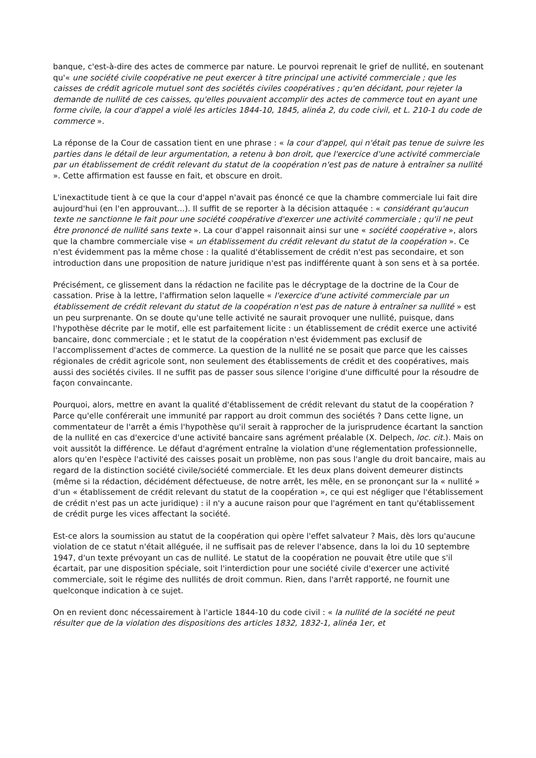banque, c'est-à-dire des actes de commerce par nature. Le pourvoi reprenait le grief de nullité, en soutenant qu'« une société civile coopérative ne peut exercer à titre principal une activité commerciale ; que les caisses de crédit agricole mutuel sont des sociétés civiles coopératives ; qu'en décidant, pour rejeter la demande de nullité de ces caisses, qu'elles pouvaient accomplir des actes de commerce tout en ayant une forme civile, la cour d'appel a violé les articles 1844-10, 1845, alinéa 2, du code civil, et L. 210-1 du code de commerce ».
La réponse de la Cour de cassation tient en une phrase : « la cour d'appel, qui n'était pas tenue de suivre les parties dans le détail de leur argumentation, a retenu à bon droit, que l'exercice d'une activité commerciale par un établissement de crédit relevant du statut de la coopération n'est pas de nature à entraîner sa nullité ». Cette affirmation est fausse en fait, et obscure en droit.
L'inexactitude tient à ce que la cour d'appel n'avait pas énoncé ce que la chambre commerciale lui fait dire aujourd'hui (en l'en approuvant...). Il suffit de se reporter à la décision attaquée : « considérant qu'aucun texte ne sanctionne le fait pour une société coopérative d'exercer une activité commerciale ; qu'il ne peut être prononcé de nullité sans texte ». La cour d'appel raisonnait ainsi sur une « société coopérative », alors que la chambre commerciale vise « un établissement du crédit relevant du statut de la coopération ». Ce n'est évidemment pas la même chose : la qualité d'établissement de crédit n'est pas secondaire, et son introduction dans une proposition de nature juridique n'est pas indifférente quant à son sens et à sa portée.
Précisément, ce glissement dans la rédaction ne facilite pas le décryptage de la doctrine de la Cour de cassation. Prise à la lettre, l'affirmation selon laquelle « l'exercice d'une activité commerciale par un établissement de crédit relevant du statut de la coopération n'est pas de nature à entraîner sa nullité » est un peu surprenante. On se doute qu'une telle activité ne saurait provoquer une nullité, puisque, dans l'hypothèse décrite par le motif, elle est parfaitement licite : un établissement de crédit exerce une activité bancaire, donc commerciale ; et le statut de la coopération n'est évidemment pas exclusif de l'accomplissement d'actes de commerce. La question de la nullité ne se posait que parce que les caisses régionales de crédit agricole sont, non seulement des établissements de crédit et des coopératives, mais aussi des sociétés civiles. Il ne suffit pas de passer sous silence l'origine d'une difficulté pour la résoudre de façon convaincante.
Pourquoi, alors, mettre en avant la qualité d'établissement de crédit relevant du statut de la coopération ? Parce qu'elle conférerait une immunité par rapport au droit commun des sociétés ? Dans cette ligne, un commentateur de l'arrêt a émis l'hypothèse qu'il serait à rapprocher de la jurisprudence écartant la sanction de la nullité en cas d'exercice d'une activité bancaire sans agrément préalable (X. Delpech, loc. cit.). Mais on voit aussitôt la différence. Le défaut d'agrément entraîne la violation d'une réglementation professionnelle, alors qu'en l'espèce l'activité des caisses posait un problème, non pas sous l'angle du droit bancaire, mais au regard de la distinction société civile/société commerciale. Et les deux plans doivent demeurer distincts (même si la rédaction, décidément défectueuse, de notre arrêt, les mêle, en se prononçant sur la « nullité » d'un « établissement de crédit relevant du statut de la coopération », ce qui est négliger que l'établissement de crédit n'est pas un acte juridique) : il n'y a aucune raison pour que l'agrément en tant qu'établissement de crédit purge les vices affectant la société.
Est-ce alors la soumission au statut de la coopération qui opère l'effet salvateur ? Mais, dès lors qu'aucune violation de ce statut n'était alléguée, il ne suffisait pas de relever l'absence, dans la loi du 10 septembre 1947, d'un texte prévoyant un cas de nullité. Le statut de la coopération ne pouvait être utile que s'il écartait, par une disposition spéciale, soit l'interdiction pour une société civile d'exercer une activité commerciale, soit le régime des nullités de droit commun. Rien, dans l'arrêt rapporté, ne fournit une quelconque indication à ce sujet.
On en revient donc nécessairement à l'article 1844-10 du code civil : « la nullité de la société ne peut résulter que de la violation des dispositions des articles 1832, 1832-1, alinéa 1er, et